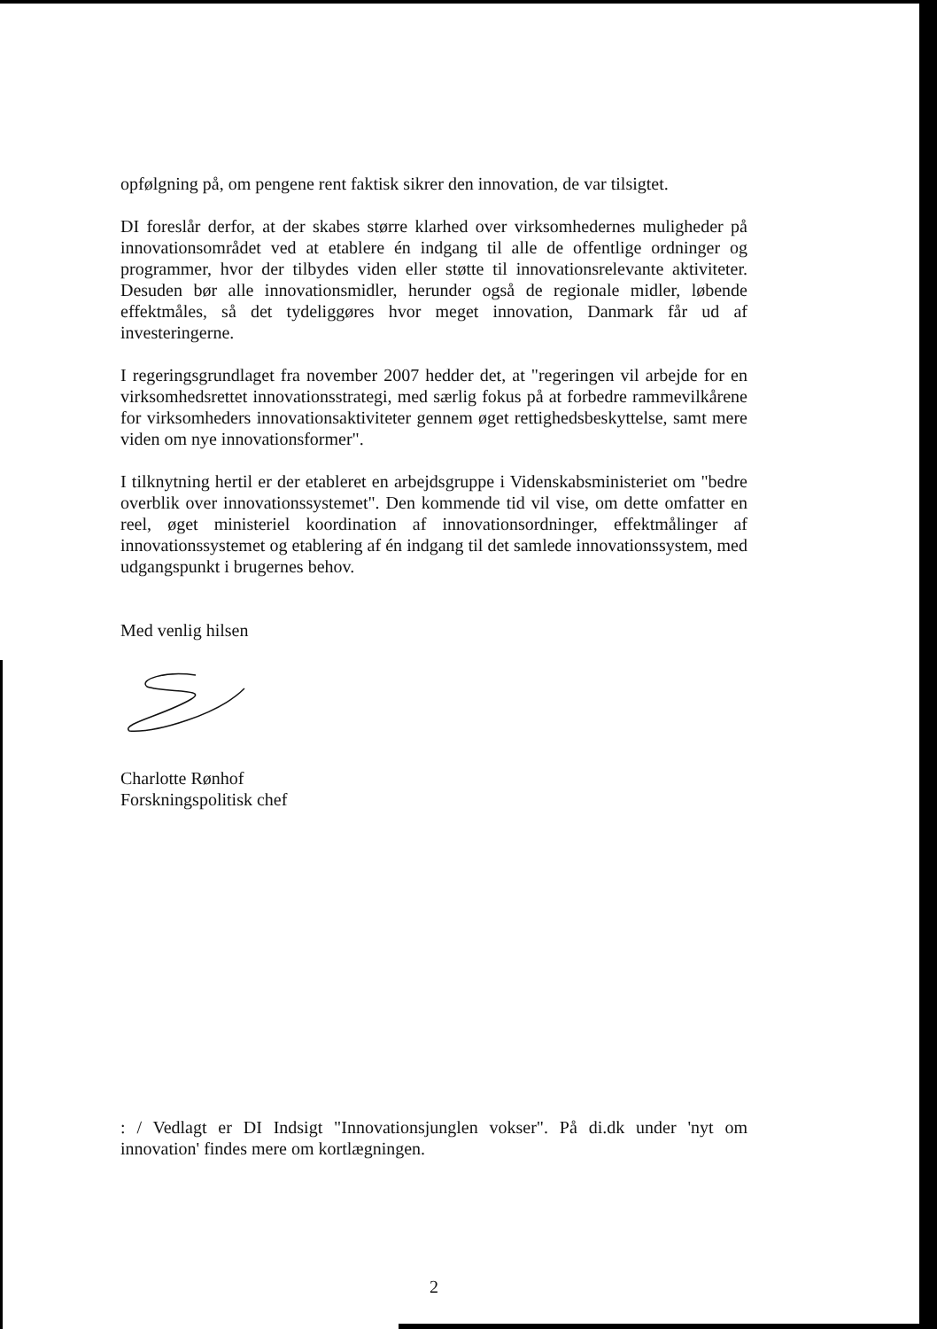opfølgning på, om pengene rent faktisk sikrer den innovation, de var til­sigtet.
DI foreslår derfor, at der skabes større klarhed over virksomhedernes mu­ligheder på innovationsområdet ved at etablere én indgang til alle de of­fentlige ordninger og programmer, hvor der tilbydes viden eller støtte til innovationsrelevante aktiviteter. Desuden bør alle innovationsmidler, herunder også de regionale midler, løbende effektmåles, så det tydeliggø­res hvor meget innovation, Danmark får ud af investeringerne.
I regeringsgrundlaget fra november 2007 hedder det, at "regeringen vil arbejde for en virksomhedsrettet innovationsstrategi, med særlig fokus på at forbedre rammevilkårene for virksomheders innovationsaktiviteter gennem øget rettighedsbeskyttelse, samt mere viden om nye innovations­former".
I tilknytning hertil er der etableret en arbejdsgruppe i Videnskabsmini­steriet om "bedre overblik over innovationssystemet". Den kommende tid vil vise, om dette omfatter en reel, øget ministeriel koordination af innova­tionsordninger, effektmålinger af innovationssystemet og etablering af én indgang til det samlede innovationssystem, med udgangspunkt i bruger­nes behov.
Med venlig hilsen
Charlotte Rønhof
Forskningspolitisk chef
: / Vedlagt er DI Indsigt "Innovationsjunglen vokser". På di.dk under 'nyt om innovation' findes mere om kortlægningen.
2